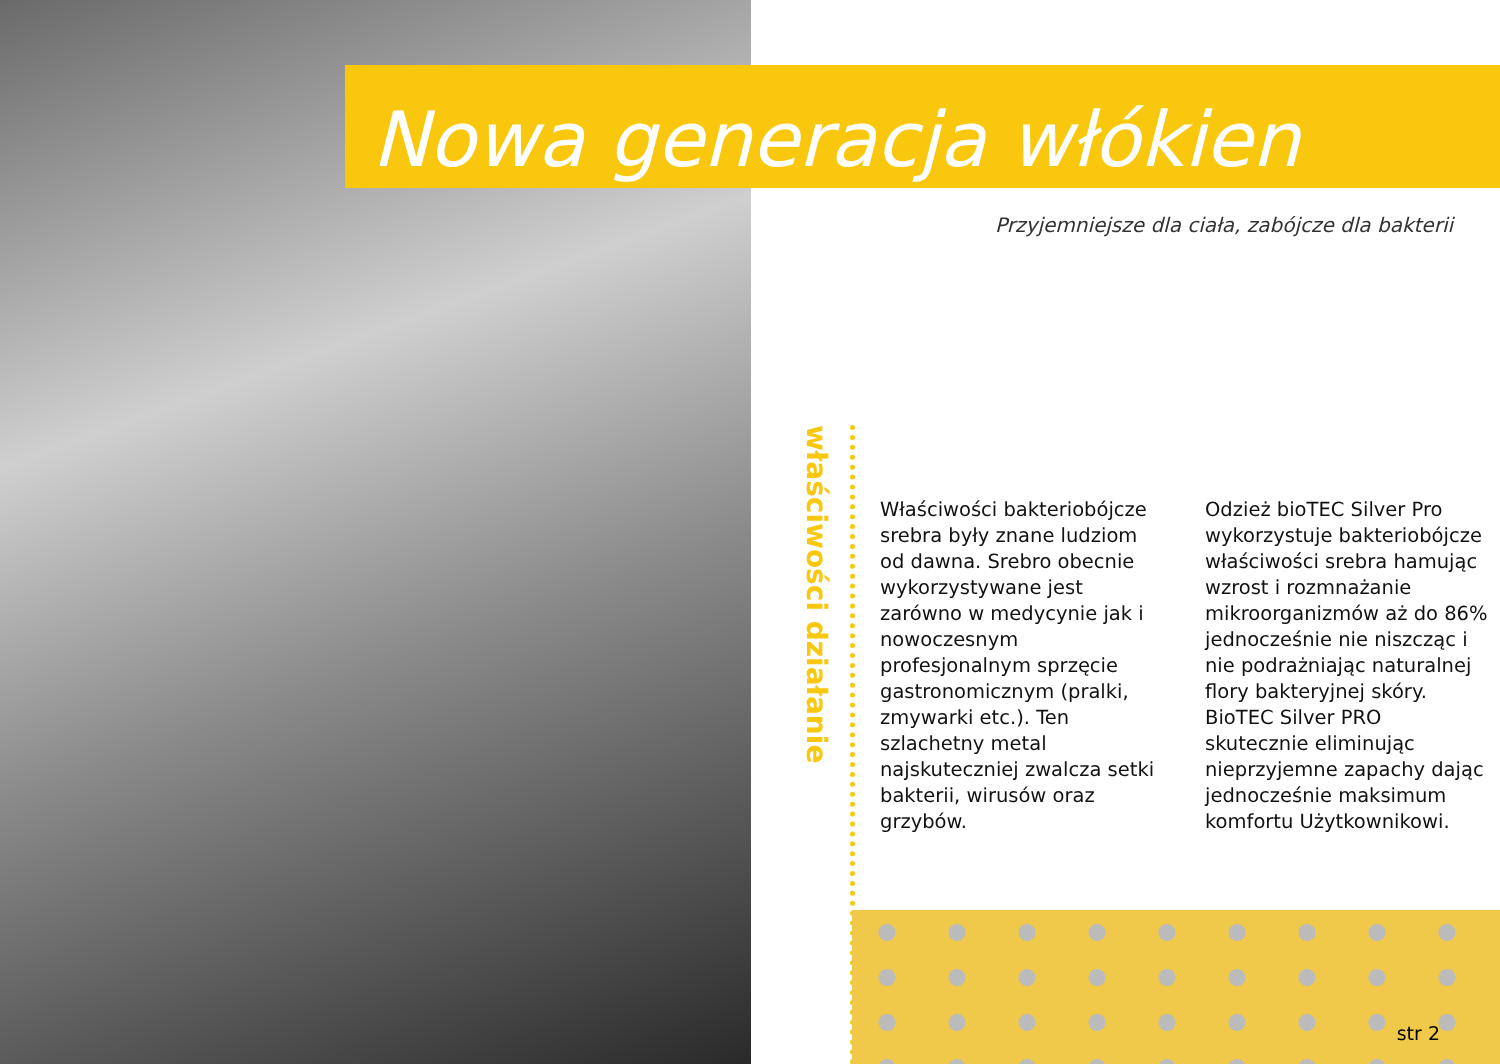Nowa generacja włókien
Przyjemniejsze dla ciała, zabójcze dla bakterii
właściwości działanie
Właściwości bakteriobójcze srebra były znane ludziom od dawna. Srebro obecnie wykorzystywane jest zarówno w medycynie jak i nowoczesnym profesjonalnym sprzęcie gastronomicznym (pralki, zmywarki etc.). Ten szlachetny metal najskuteczniej zwalcza setki bakterii, wirusów oraz grzybów.
Odzież bioTEC Silver Pro wykorzystuje bakteriobójcze właściwości srebra hamując wzrost i rozmnażanie mikroorganizmów aż do 86% jednocześnie nie niszcząc i nie podrażniając naturalnej flory bakteryjnej skóry. BioTEC Silver PRO skutecznie eliminując nieprzyjemne zapachy dając jednocześnie maksimum komfortu Użytkownikowi.
str 2